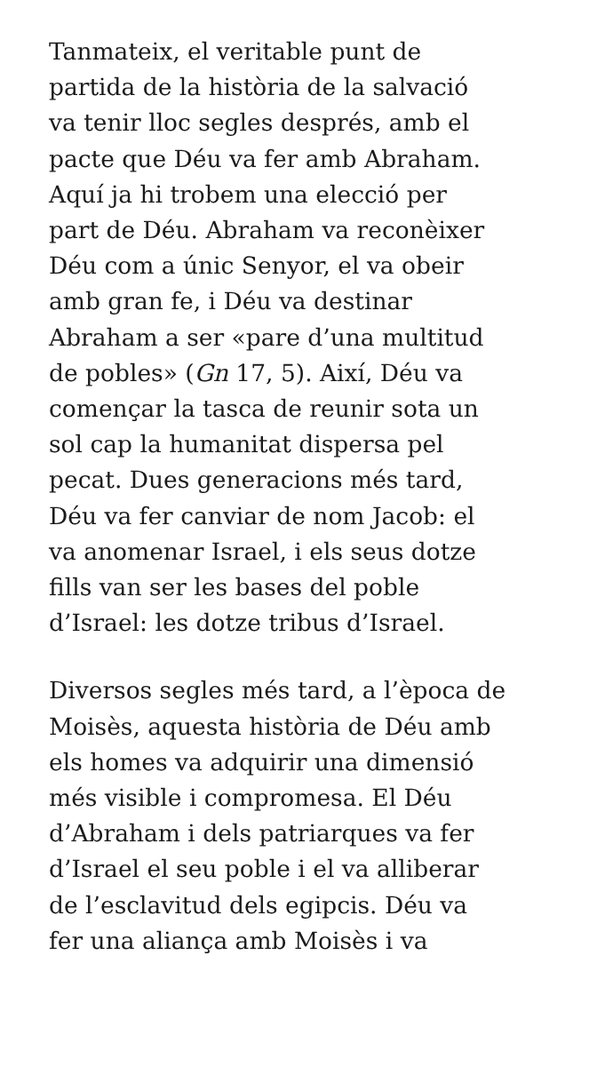Tanmateix, el veritable punt de
partida de la història de la salvació
va tenir lloc segles després, amb el
pacte que Déu va fer amb Abraham.
Aquí ja hi trobem una elecció per
part de Déu. Abraham va reconèixer
Déu com a únic Senyor, el va obeir
amb gran fe, i Déu va destinar
Abraham a ser «pare d’una multitud
de pobles» (Gn 17, 5). Així, Déu va
començar la tasca de reunir sota un
sol cap la humanitat dispersa pel
pecat. Dues generacions més tard,
Déu va fer canviar de nom Jacob: el
va anomenar Israel, i els seus dotze
fills van ser les bases del poble
d’Israel: les dotze tribus d’Israel.
Diversos segles més tard, a l’època de
Moisès, aquesta història de Déu amb
els homes va adquirir una dimensió
més visible i compromesa. El Déu
d’Abraham i dels patriarques va fer
d’Israel el seu poble i el va alliberar
de l’esclavitud dels egipcis. Déu va
fer una aliança amb Moisès i va